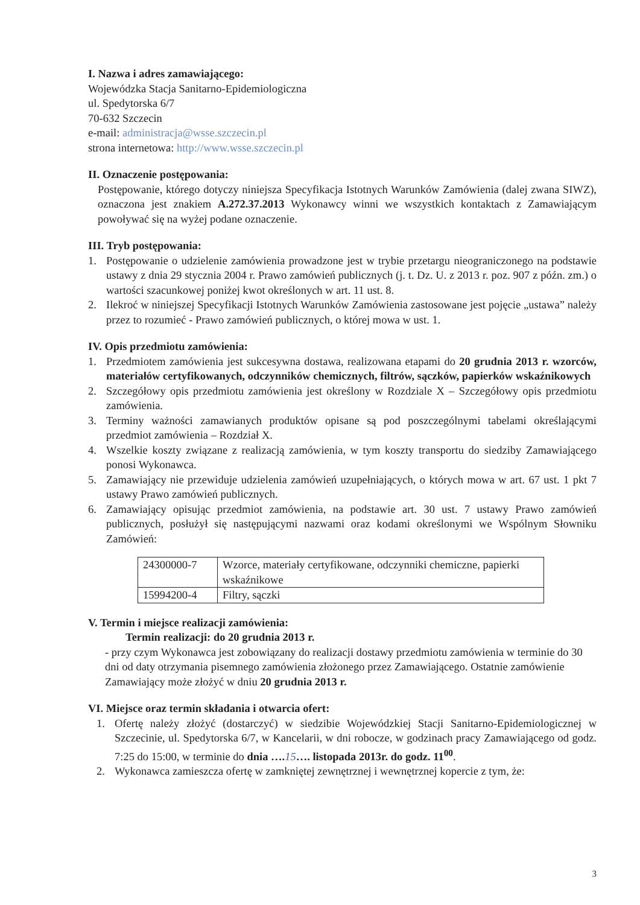I. Nazwa i adres zamawiającego:
Wojewódzka Stacja Sanitarno-Epidemiologiczna
ul. Spedytorska 6/7
70-632 Szczecin
e-mail: administracja@wsse.szczecin.pl
strona internetowa: http://www.wsse.szczecin.pl
II. Oznaczenie postępowania:
Postępowanie, którego dotyczy niniejsza Specyfikacja Istotnych Warunków Zamówienia (dalej zwana SIWZ), oznaczona jest znakiem A.272.37.2013 Wykonawcy winni we wszystkich kontaktach z Zamawiającym powoływać się na wyżej podane oznaczenie.
III. Tryb postępowania:
1. Postępowanie o udzielenie zamówienia prowadzone jest w trybie przetargu nieograniczonego na podstawie ustawy z dnia 29 stycznia 2004 r. Prawo zamówień publicznych (j. t. Dz. U. z 2013 r. poz. 907 z późn. zm.) o wartości szacunkowej poniżej kwot określonych w art. 11 ust. 8.
2. Ilekroć w niniejszej Specyfikacji Istotnych Warunków Zamówienia zastosowane jest pojęcie „ustawa” należy przez to rozumieć - Prawo zamówień publicznych, o której mowa w ust. 1.
IV. Opis przedmiotu zamówienia:
1. Przedmiotem zamówienia jest sukcesywna dostawa, realizowana etapami do 20 grudnia 2013 r. wzorców, materiałów certyfikowanych, odczynników chemicznych, filtrów, sączków, papierków wskaźnikowych
2. Szczegółowy opis przedmiotu zamówienia jest określony w Rozdziale X – Szczegółowy opis przedmiotu zamówienia.
3. Terminy ważności zamawianych produktów opisane są pod poszczególnymi tabelami określającymi przedmiot zamówienia – Rozdział X.
4. Wszelkie koszty związane z realizacją zamówienia, w tym koszty transportu do siedziby Zamawiającego ponosi Wykonawca.
5. Zamawiający nie przewiduje udzielenia zamówień uzupełniających, o których mowa w art. 67 ust. 1 pkt 7 ustawy Prawo zamówień publicznych.
6. Zamawiający opisując przedmiot zamówienia, na podstawie art. 30 ust. 7 ustawy Prawo zamówień publicznych, posłużył się następującymi nazwami oraz kodami określonymi we Wspólnym Słowniku Zamówień:
| 24300000-7 | Wzorce, materiały certyfikowane, odczynniki chemiczne, papierki wskaźnikowe |
| 15994200-4 | Filtry, sączki |
V. Termin i miejsce realizacji zamówienia:
Termin realizacji: do 20 grudnia 2013 r.
- przy czym Wykonawca jest zobowiązany do realizacji dostawy przedmiotu zamówienia w terminie do 30 dni od daty otrzymania pisemnego zamówienia złożonego przez Zamawiającego. Ostatnie zamówienie Zamawiający może złożyć w dniu 20 grudnia 2013 r.
VI. Miejsce oraz termin składania i otwarcia ofert:
1. Ofertę należy złożyć (dostarczyć) w siedzibie Wojewódzkiej Stacji Sanitarno-Epidemiologicznej w Szczecinie, ul. Spedytorska 6/7, w Kancelarii, w dni robocze, w godzinach pracy Zamawiającego od godz. 7:25 do 15:00, w terminie do dnia …. 15…. listopada 2013r. do godz. 11<sup>00</sup>.
2. Wykonawca zamieszcza ofertę w zamkniętej zewnętrznej i wewnętrznej kopercie z tym, że:
3